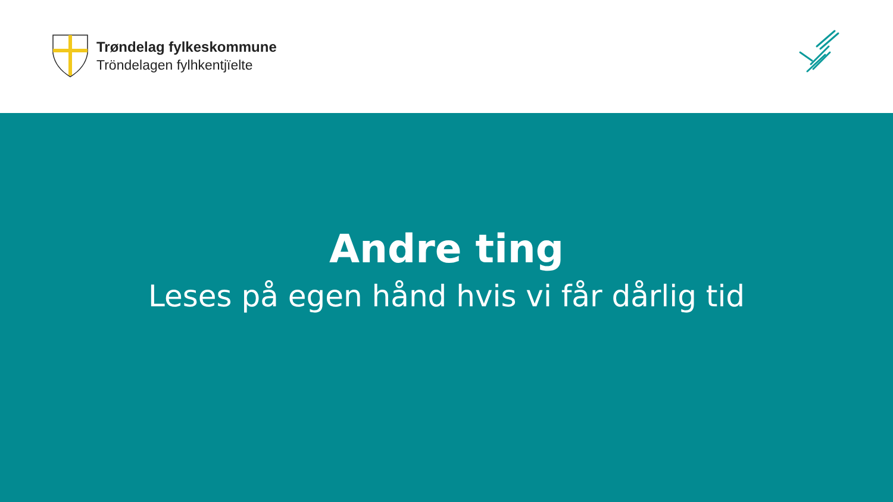Trøndelag fylkeskommune
Tröndelagen fylhkentjïelte
Andre ting
Leses på egen hånd hvis vi får dårlig tid